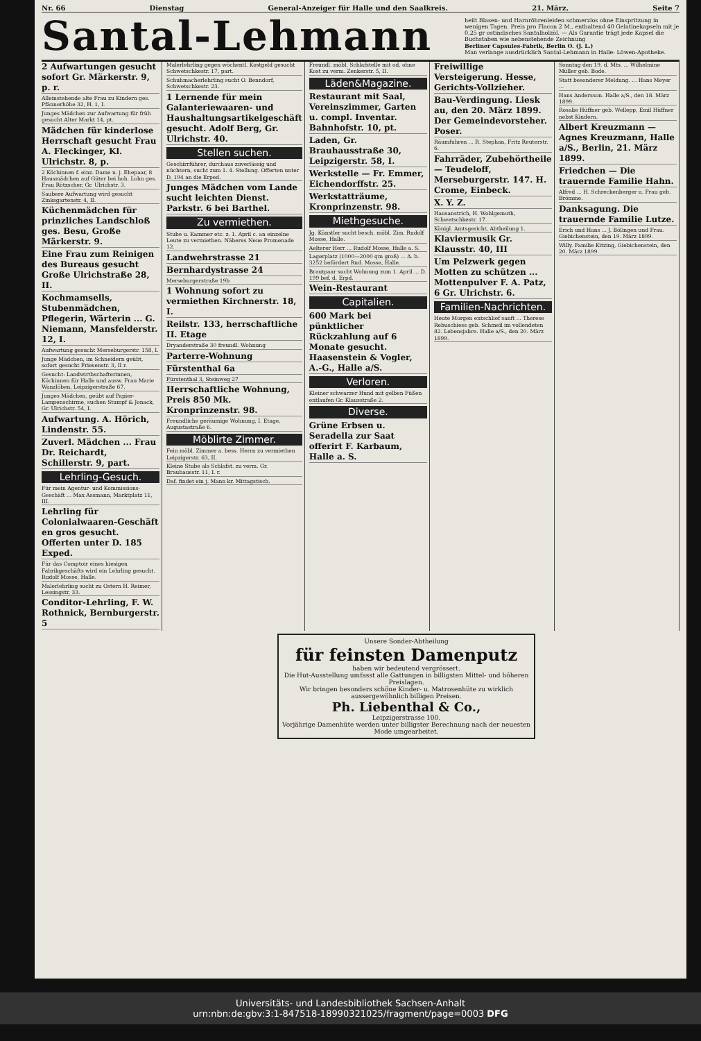Nr. 66 Dienstag General-Anzeiger für Halle und den Saalkreis. 21. März. Seite 7
Santal-Lehmann
heilt Blasen- und Harnröhrenleiden schmerzlos ohne Einspritzung in wenigen Tagen. Preis pro Flacon 2 M., enthaltend 40 Gelatinekapseln mit je 0,25 gr ostindisches Santalholzöl. — Als Garantie trägt jede Kapsel die Buchstaben wie nebenstehende Zeichnung
Berliner Capsules-Fabrik, Berlin O. (J. L.)
Man verlange ausdrücklich Santal-Lehmann in Halle: Löwen-Apotheke.
2 Aufwartungen gesucht sofort Gr. Märkerstr. 9, p. r.
Alleinstehende alte Frau zu Kindern ges. Pfännerhöhe 32, H. 1, I.
Junges Mädchen zur Aufwartung für früh gesucht Alter Markt 14, pt.
Mädchen für kinderlose Herrschaft gesucht Frau A. Fleckinger, Kl. Ulrichstr. 8, p.
2 Köchinnen f. einz. Dame u. j. Ehepaar, 8 Hausmädchen auf Güter bei hoh. Lohn ges. Frau Rötzscher, Gr. Ulrichstr. 3.
Saubere Aufwartung wird gesucht Zinksgartenstr. 4, II.
Küchenmädchen für prinzliches Landschloß ges. Besu, Große Märkerstr. 9.
Eine Frau zum Reinigen des Bureaus gesucht Große Ulrichstraße 28, II.
Kochmamsells, Stubenmädchen, Pflegerin, Wärterin ... G. Niemann, Mansfelderstr. 12, I.
Aufwartung gesucht Merseburgerstr. 158, I.
Junge Mädchen, im Schneidern geübt, sofort gesucht Friesenstr. 3, II r.
Gesucht: Landwirthschafterinnen, Köchinnen für Halle und ausw. Frau Marie Wanzlöben, Leipzigerstraße 67.
Junges Mädchen, geübt auf Papier-Lampenschirme, suchen Stumpf & Jonack, Gr. Ulrichstr. 54, I.
Aufwartung. A. Hörich, Lindenstr. 55.
Zuverl. Mädchen ... Frau Dr. Reichardt, Schillerstr. 9, part.
Lehrling-Gesuch.
Für mein Agentur- und Kommissions-Geschäft ... Max Assmann, Marktplatz 11, III.
Lehrling für Colonialwaaren-Geschäft en gros gesucht. Offerten unter D. 185 Exped.
Für das Comptoir eines hiesigen Fabrikgeschäfts wird ein Lehrling gesucht. Rudolf Mosse, Halle.
Malerlehrling sucht zu Ostern H. Reimer, Lessingstr. 33.
Conditor-Lehrling, F. W. Rothnick, Bernburgerstr. 5
Malerlehrling gegen wöchentl. Kostgeld gesucht Schwetschkestr. 17, part.
Schuhmacherlehrling sucht O. Benndorf, Schwetschkestr. 23.
1 Lernende für mein Galanteriewaaren- und Haushaltungsartikelgeschäft gesucht. Adolf Berg, Gr. Ulrichstr. 40.
Stellen suchen.
Geschirrführer, durchaus zuverlässig und nüchtern, sucht zum 1. 4. Stellung. Offerten unter D. 194 an die Erped.
Junges Mädchen vom Lande sucht leichten Dienst. Parkstr. 6 bei Barthel.
Zu vermiethen.
Stube u. Kammer etc. z. 1. April c. an einzelne Leute zu vermiethen. Näheres Neue Promenade 12.
Landwehrstrasse 21
Bernhardystrasse 24
Merseburgerstraße 19b
1 Wohnung sofort zu vermiethen Kirchnerstr. 18, I.
Reilstr. 133, herrschaftliche II. Etage
Dryanderstraße 30 freundl. Wohnung
Parterre-Wohnung
Fürstenthal 6a
Fürstenthal 3, Steinweg 27
Herrschaftliche Wohnung, Preis 850 Mk. Kronprinzenstr. 98.
Freundliche geräumige Wohnung, I. Etage, Augustastraße 6.
Möblirte Zimmer.
Fein möbl. Zimmer a. bess. Herrn zu vermiethen Leipzigerstr. 63, II.
Kleine Stube als Schlafst. zu verm. Gr. Brauhausstr. 11, I. r.
Daf. findet ein j. Mann kr. Mittagstisch.
Freundl. möbl. Schlafstelle mit od. ohne Kost zu verm. Zenkerstr. 5, II.
Läden&Magazine.
Restaurant mit Saal, Vereinszimmer, Garten u. compl. Inventar. Bahnhofstr. 10, pt.
Laden, Gr. Brauhausstraße 30, Leipzigerstr. 58, I.
Werkstelle — Fr. Emmer, Eichendorffstr. 25.
Werkstatträume, Kronprinzenstr. 98.
Miethgesuche.
Jg. Künstler sucht besch. möbl. Zim. Rudolf Mosse, Halle.
Aelterer Herr ... Rudolf Mosse, Halle a. S.
Lagerplatz (1000—2000 qm groß) ... A. b. 3252 befördert Rud. Mosse, Halle.
Brautpaar sucht Wohnung zum 1. April ... D. 199 bef. d. Erpd.
Wein-Restaurant
Capitalien.
600 Mark bei pünktlicher Rückzahlung auf 6 Monate gesucht. Haasenstein & Vogler, A.-G., Halle a/S.
Verloren.
Kleiner schwarzer Hund mit gelben Füßen entlaufen Gr. Klausstraße 2.
Diverse.
Grüne Erbsen u. Seradella zur Saat offerirt F. Karbaum, Halle a. S.
Freiwillige Versteigerung. Hesse, Gerichts-Vollzieher.
Bau-Verdingung. Liesk au, den 20. März 1899. Der Gemeindevorsteher. Poser.
Räumfuhren ... R. Stephan, Fritz Reuterstr. 6.
Fahrräder, Zubehörtheile — Teudeloff, Merseburgerstr. 147. H. Crome, Einbeck.
X. Y. Z.
Hausanstrich, H. Wohlgemuth, Schwetschkestr. 17.
Königl. Amtsgericht, Abtheilung 1.
Klaviermusik Gr. Klausstr. 40, III
Um Pelzwerk gegen Motten zu schützen ... Mottenpulver F. A. Patz, 6 Gr. Ulrichstr. 6.
Familien-Nachrichten.
Heute Morgen entschlief sanft ... Therese Rebuschiess geb. Schmeil im vollendeten 82. Lebensjahre. Halle a/S., den 20. März 1899.
Sonntag den 19. d. Mts. ... Wilhelmine Müller geb. Bode.
Statt besonderer Meldung. ... Hans Meyer ...
Hans Andersson. Halle a/S., den 18. März 1899.
Rosalie Hüffner geb. Wellepp, Emil Hüffner nebst Kindern.
Albert Kreuzmann — Agnes Kreuzmann, Halle a/S., Berlin, 21. März 1899.
Friedchen — Die trauernde Familie Hahn.
Alfred ... H. Schreckenberger u. Frau geb. Brömme.
Danksagung. Die trauernde Familie Lutze.
Erich und Hans ... J. Bölingen und Frau. Giebichenstein, den 19. März 1899.
Willy. Familie Kitzing, Giebichenstein, den 20. März 1899.
Unsere Sonder-Abtheilung
für feinsten Damenputz
haben wir bedeutend vergrössert.
Die Hut-Ausstellung umfasst alle Gattungen in billigsten Mittel- und höheren Preislagen.
Wir bringen besonders schöne Kinder- u. Matrosenhüte zu wirklich aussergewöhnlich billigen Preisen.
Ph. Liebenthal & Co.,
Leipzigerstrasse 100.
Vorjährige Damenhüte werden unter billigster Berechnung nach der neuesten Mode umgearbeitet.
Universitäts- und Landesbibliothek Sachsen-Anhalt
urn:nbn:de:gbv:3:1-847518-18990321025/fragment/page=0003 DFG